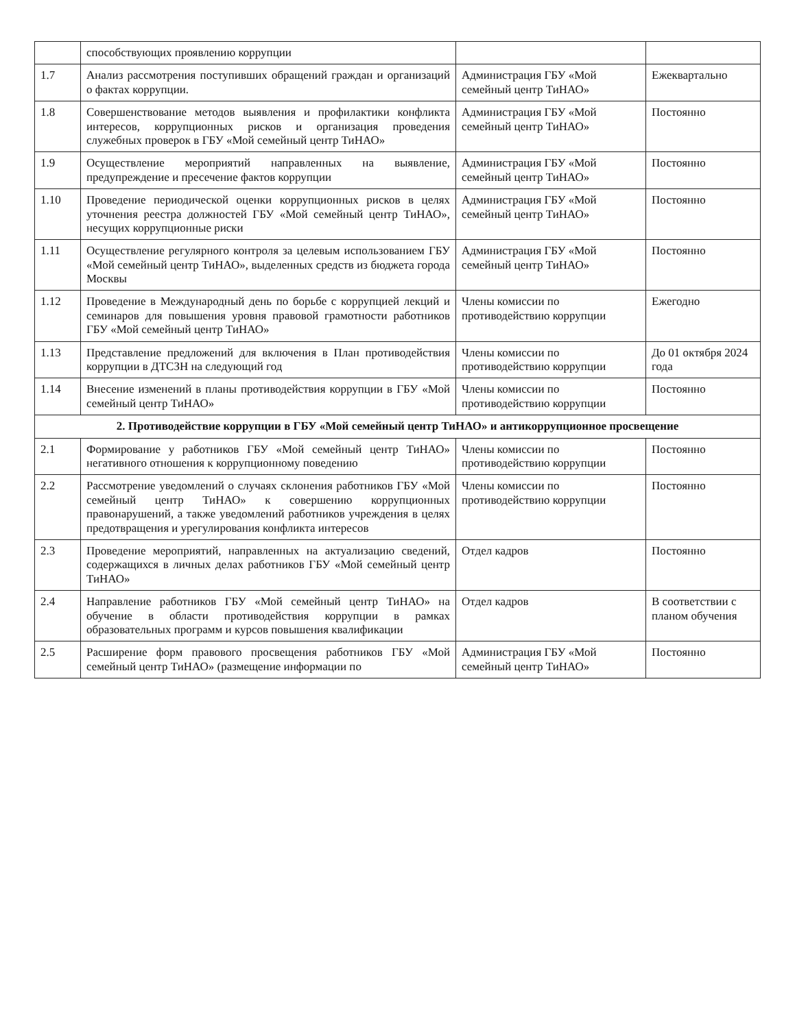| | способствующих проявлению коррупции | | |
| 1.7 | Анализ рассмотрения поступивших обращений граждан и организаций о фактах коррупции. | Администрация ГБУ «Мой семейный центр ТиНАО» | Ежеквартально |
| 1.8 | Совершенствование методов выявления и профилактики конфликта интересов, коррупционных рисков и организация проведения служебных проверок в ГБУ «Мой семейный центр ТиНАО» | Администрация ГБУ «Мой семейный центр ТиНАО» | Постоянно |
| 1.9 | Осуществление мероприятий направленных на выявление, предупреждение и пресечение фактов коррупции | Администрация ГБУ «Мой семейный центр ТиНАО» | Постоянно |
| 1.10 | Проведение периодической оценки коррупционных рисков в целях уточнения реестра должностей ГБУ «Мой семейный центр ТиНАО», несущих коррупционные риски | Администрация ГБУ «Мой семейный центр ТиНАО» | Постоянно |
| 1.11 | Осуществление регулярного контроля за целевым использованием ГБУ «Мой семейный центр ТиНАО», выделенных средств из бюджета города Москвы | Администрация ГБУ «Мой семейный центр ТиНАО» | Постоянно |
| 1.12 | Проведение в Международный день по борьбе с коррупцией лекций и семинаров для повышения уровня правовой грамотности работников ГБУ «Мой семейный центр ТиНАО» | Члены комиссии по противодействию коррупции | Ежегодно |
| 1.13 | Представление предложений для включения в План противодействия коррупции в ДТСЗН на следующий год | Члены комиссии по противодействию коррупции | До 01 октября 2024 года |
| 1.14 | Внесение изменений в планы противодействия коррупции в ГБУ «Мой семейный центр ТиНАО» | Члены комиссии по противодействию коррупции | Постоянно |
| 2. Противодействие коррупции в ГБУ «Мой семейный центр ТиНАО» и антикоррупционное просвещение | | | |
| 2.1 | Формирование у работников ГБУ «Мой семейный центр ТиНАО» негативного отношения к коррупционному поведению | Члены комиссии по противодействию коррупции | Постоянно |
| 2.2 | Рассмотрение уведомлений о случаях склонения работников ГБУ «Мой семейный центр ТиНАО» к совершению коррупционных правонарушений, а также уведомлений работников учреждения в целях предотвращения и урегулирования конфликта интересов | Члены комиссии по противодействию коррупции | Постоянно |
| 2.3 | Проведение мероприятий, направленных на актуализацию сведений, содержащихся в личных делах работников ГБУ «Мой семейный центр ТиНАО» | Отдел кадров | Постоянно |
| 2.4 | Направление работников ГБУ «Мой семейный центр ТиНАО» на обучение в области противодействия коррупции в рамках образовательных программ и курсов повышения квалификации | Отдел кадров | В соответствии с планом обучения |
| 2.5 | Расширение форм правового просвещения работников ГБУ «Мой семейный центр ТиНАО» (размещение информации по | Администрация ГБУ «Мой семейный центр ТиНАО» | Постоянно |